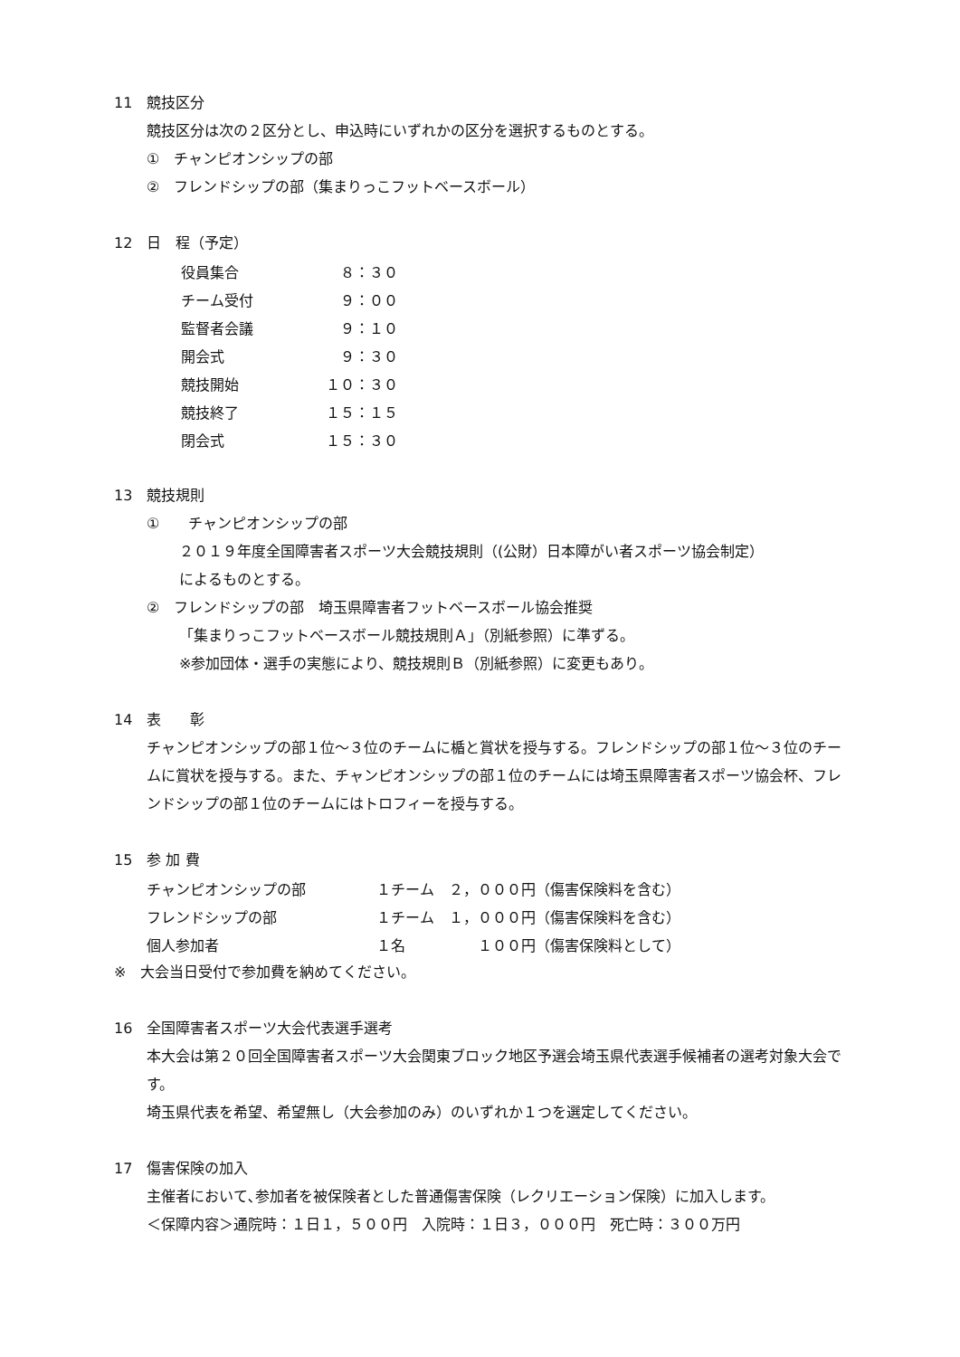11　競技区分
競技区分は次の２区分とし、申込時にいずれかの区分を選択するものとする。
①　チャンピオンシップの部
②　フレンドシップの部（集まりっこフットベースボール）
12　日　程（予定）
| 役員集合 | ８：３０ |
| チーム受付 | ９：００ |
| 監督者会議 | ９：１０ |
| 開会式 | ９：３０ |
| 競技開始 | １０：３０ |
| 競技終了 | １５：１５ |
| 閉会式 | １５：３０ |
13　競技規則
①　　チャンピオンシップの部
２０１９年度全国障害者スポーツ大会競技規則（(公財）日本障がい者スポーツ協会制定）
によるものとする。
②　フレンドシップの部　埼玉県障害者フットベースボール協会推奨
「集まりっこフットベースボール競技規則Ａ」（別紙参照）に準ずる。
※参加団体・選手の実態により、競技規則Ｂ（別紙参照）に変更もあり。
14　表　　彰
チャンピオンシップの部１位～３位のチームに楯と賞状を授与する。フレンドシップの部１位～３位のチームに賞状を授与する。また、チャンピオンシップの部１位のチームには埼玉県障害者スポーツ協会杯、フレンドシップの部１位のチームにはトロフィーを授与する。
15　参 加 費
| チャンピオンシップの部 | １チーム ２，０００円（傷害保険料を含む） |
| フレンドシップの部 | １チーム １，０００円（傷害保険料を含む） |
| 個人参加者 | １名 １００円（傷害保険料として） |
※　大会当日受付で参加費を納めてください。
16　全国障害者スポーツ大会代表選手選考
本大会は第２０回全国障害者スポーツ大会関東ブロック地区予選会埼玉県代表選手候補者の選考対象大会です。
埼玉県代表を希望、希望無し（大会参加のみ）のいずれか１つを選定してください。
17　傷害保険の加入
主催者において､参加者を被保険者とした普通傷害保険（レクリエーション保険）に加入します。
＜保障内容＞通院時：１日１，５００円　入院時：１日３，０００円　死亡時：３００万円